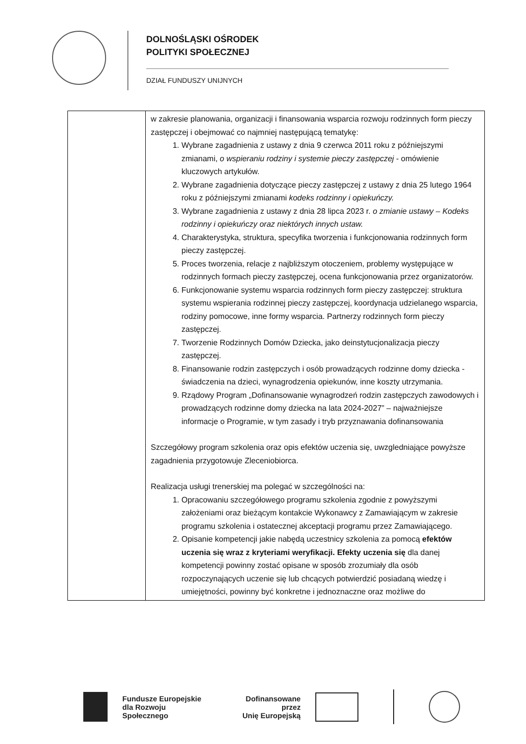DOLNOŚLĄSKI OŚRODEK
POLITYKI SPOŁECZNEJ
DZIAŁ FUNDUSZY UNIJNYCH
| | w zakresie planowania, organizacji i finansowania wsparcia rozwoju rodzinnych form pieczy zastępczej i obejmować co najmniej następującą tematykę: 1. Wybrane zagadnienia z ustawy z dnia 9 czerwca 2011 roku z późniejszymi zmianami, o wspieraniu rodziny i systemie pieczy zastępczej - omówienie kluczowych artykułów. 2. Wybrane zagadnienia dotyczące pieczy zastępczej z ustawy z dnia 25 lutego 1964 roku z późniejszymi zmianami kodeks rodzinny i opiekuńczy. 3. Wybrane zagadnienia z ustawy z dnia 28 lipca 2023 r. o zmianie ustawy – Kodeks rodzinny i opiekuńczy oraz niektórych innych ustaw. 4. Charakterystyka, struktura, specyfika tworzenia i funkcjonowania rodzinnych form pieczy zastępczej. 5. Proces tworzenia, relacje z najbliższym otoczeniem, problemy występujące w rodzinnych formach pieczy zastępczej, ocena funkcjonowania przez organizatorów. 6. Funkcjonowanie systemu wsparcia rodzinnych form pieczy zastępczej: struktura systemu wspierania rodzinnej pieczy zastępczej, koordynacja udzielanego wsparcia, rodziny pomocowe, inne formy wsparcia. Partnerzy rodzinnych form pieczy zastępczej. 7. Tworzenie Rodzinnych Domów Dziecka, jako deinstytucjonalizacja pieczy zastępczej. 8. Finansowanie rodzin zastępczych i osób prowadzących rodzinne domy dziecka - świadczenia na dzieci, wynagrodzenia opiekunów, inne koszty utrzymania. 9. Rządowy Program „Dofinansowanie wynagrodzeń rodzin zastępczych zawodowych i prowadzących rodzinne domy dziecka na lata 2024-2027” – najważniejsze informacje o Programie, w tym zasady i tryb przyznawania dofinansowania Szczegółowy program szkolenia oraz opis efektów uczenia się, uwzgledniające powyższe zagadnienia przygotowuje Zleceniobiorca. Realizacja usługi trenerskiej ma polegać w szczególności na: 1. Opracowaniu szczegółowego programu szkolenia zgodnie z powyższymi założeniami oraz bieżącym kontakcie Wykonawcy z Zamawiającym w zakresie programu szkolenia i ostatecznej akceptacji programu przez Zamawiającego. 2. Opisanie kompetencji jakie nabędą uczestnicy szkolenia za pomocą efektów uczenia się wraz z kryteriami weryfikacji. Efekty uczenia się dla danej kompetencji powinny zostać opisane w sposób zrozumiały dla osób rozpoczynających uczenie się lub chcących potwierdzić posiadaną wiedzę i umiejętności, powinny być konkretne i jednoznaczne oraz możliwe do |
Fundusze Europejskie
dla Rozwoju Społecznego
Dofinansowane przez
Unię Europejską